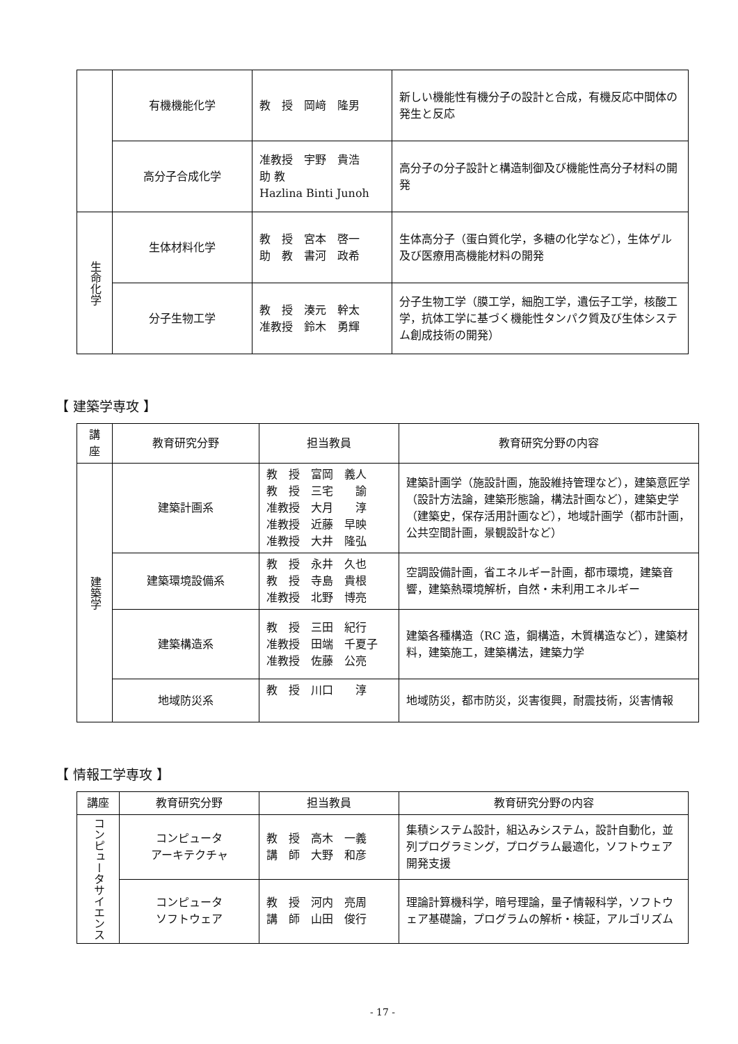| | 有機機能化学 | 教 授 岡﨑 隆男 | 新しい機能性有機分子の設計と合成，有機反応中間体の発生と反応 |
| | 高分子合成化学 | 准教授 宇野 貴浩 助 教 Hazlina Binti Junoh | 高分子の分子設計と構造制御及び機能性高分子材料の開発 |
| 生命化学 | 生体材料化学 | 教 授 宮本 啓一 助 教 書河 政希 | 生体高分子（蛋白質化学，多糖の化学など），生体ゲル及び医療用高機能材料の開発 |
| | 分子生物工学 | 教 授 湊元 幹太 准教授 鈴木 勇輝 | 分子生物工学（膜工学，細胞工学，遺伝子工学，核酸工学，抗体工学に基づく機能性タンパク質及び生体システム創成技術の開発） |
【 建築学専攻 】
| 講座 | 教育研究分野 | 担当教員 | 教育研究分野の内容 |
| --- | --- | --- | --- |
| 建築学 | 建築計画系 | 教 授 富岡 義人 教 授 三宅 諭 准教授 大月 淳 准教授 近藤 早映 准教授 大井 隆弘 | 建築計画学（施設計画，施設維持管理など），建築意匠学（設計方法論，建築形態論，構法計画など），建築史学（建築史，保存活用計画など），地域計画学（都市計画，公共空間計画，景観設計など） |
| | 建築環境設備系 | 教 授 永井 久也 教 授 寺島 貴根 准教授 北野 博亮 | 空調設備計画，省エネルギー計画，都市環境，建築音響，建築熱環境解析，自然・未利用エネルギー |
| | 建築構造系 | 教 授 三田 紀行 准教授 田端 千夏子 准教授 佐藤 公亮 | 建築各種構造（RC 造，鋼構造，木質構造など），建築材料，建築施工，建築構法，建築力学 |
| | 地域防災系 | 教 授 川口 淳 | 地域防災，都市防災，災害復興，耐震技術，災害情報 |
【 情報工学専攻 】
| 講座 | 教育研究分野 | 担当教員 | 教育研究分野の内容 |
| --- | --- | --- | --- |
| コンピュータサイエンス | コンピュータ アーキテクチャ | 教 授 高木 一義 講 師 大野 和彦 | 集積システム設計，組込みシステム，設計自動化，並列プログラミング，プログラム最適化，ソフトウェア開発支援 |
| | コンピュータ ソフトウェア | 教 授 河内 亮周 講 師 山田 俊行 | 理論計算機科学，暗号理論，量子情報科学，ソフトウェア基礎論，プログラムの解析・検証，アルゴリズム |
- 17 -